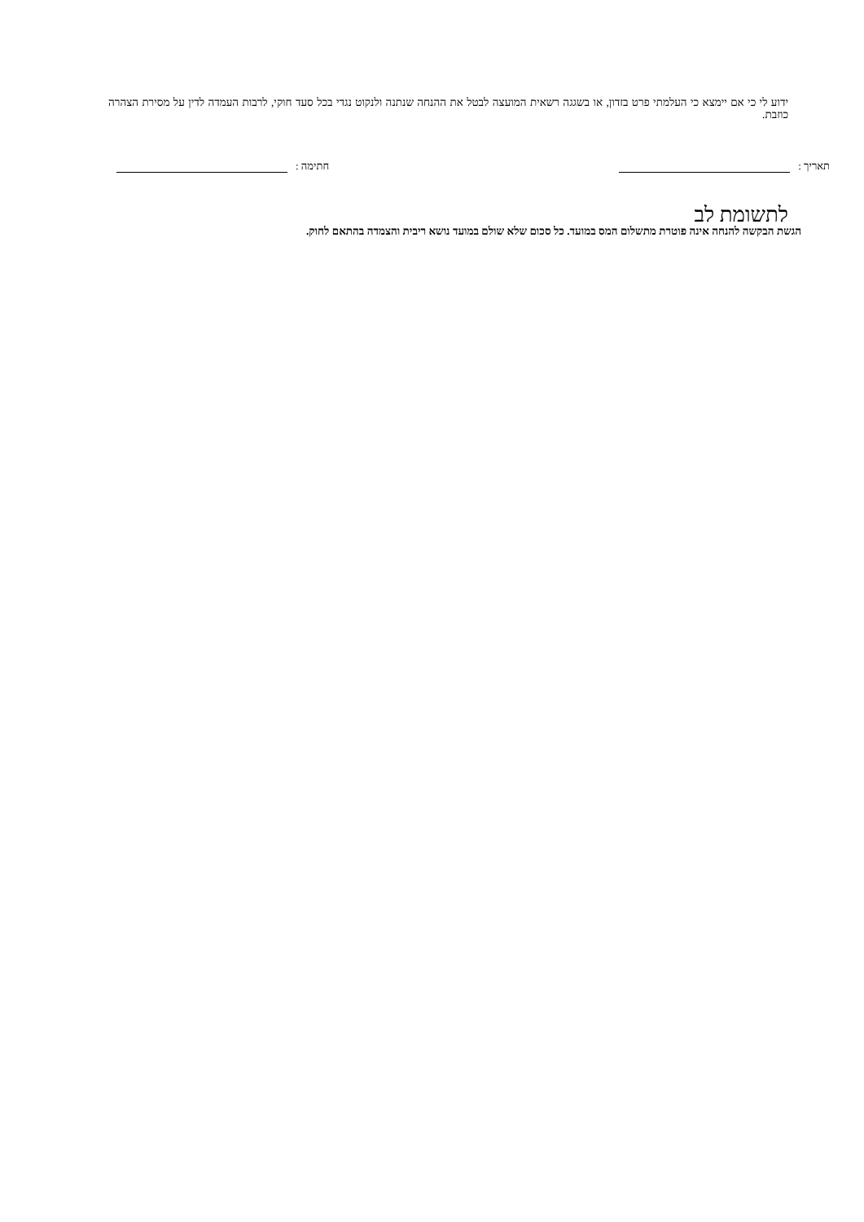ידוע לי כי אם יימצא כי העלמתי פרט בזדון, או בשגגה רשאית המועצה לבטל את ההנחה שנתנה ולנקוט נגדי בכל סעד חוקי, לרבות העמדה לדין על מסירת הצהרה כוזבת.
תאריך : חתימה :
לתשומת לב
הגשת הבקשה להנחה אינה פוטרת מתשלום המס במועד. כל סכום שלא שולם במועד נושא ריבית והצמדה בהתאם לחוק.